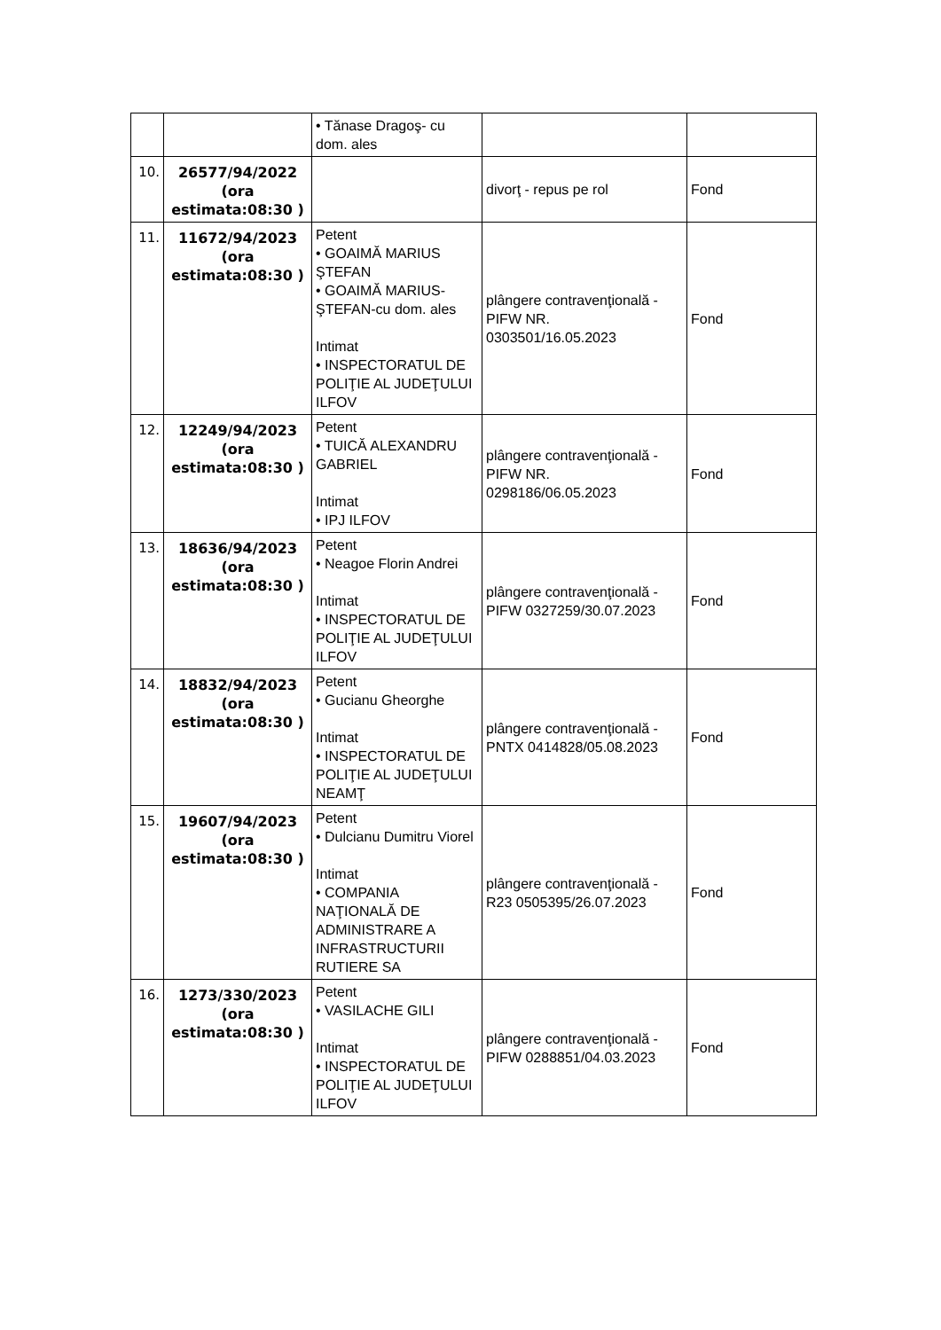| | | • Tănase Dragoş- cu dom. ales | | |
| 10. | 26577/94/2022 (ora estimata:08:30 ) | | divorţ - repus pe rol | Fond |
| 11. | 11672/94/2023 (ora estimata:08:30 ) | Petent • GOAIMĂ MARIUS ŞTEFAN • GOAIMĂ MARIUS-ŞTEFAN-cu dom. ales Intimat • INSPECTORATUL DE POLIŢIE AL JUDEŢULUI ILFOV | plângere contravenţională - PIFW NR. 0303501/16.05.2023 | Fond |
| 12. | 12249/94/2023 (ora estimata:08:30 ) | Petent • TUICĂ ALEXANDRU GABRIEL Intimat • IPJ ILFOV | plângere contravenţională - PIFW NR. 0298186/06.05.2023 | Fond |
| 13. | 18636/94/2023 (ora estimata:08:30 ) | Petent • Neagoe Florin Andrei Intimat • INSPECTORATUL DE POLIŢIE AL JUDEŢULUI ILFOV | plângere contravenţională - PIFW 0327259/30.07.2023 | Fond |
| 14. | 18832/94/2023 (ora estimata:08:30 ) | Petent • Gucianu Gheorghe Intimat • INSPECTORATUL DE POLIŢIE AL JUDEŢULUI NEAMŢ | plângere contravenţională - PNTX 0414828/05.08.2023 | Fond |
| 15. | 19607/94/2023 (ora estimata:08:30 ) | Petent • Dulcianu Dumitru Viorel Intimat • COMPANIA NAŢIONALĂ DE ADMINISTRARE A INFRASTRUCTURII RUTIERE SA | plângere contravenţională - R23 0505395/26.07.2023 | Fond |
| 16. | 1273/330/2023 (ora estimata:08:30 ) | Petent • VASILACHE GILI Intimat • INSPECTORATUL DE POLIŢIE AL JUDEŢULUI ILFOV | plângere contravenţională - PIFW 0288851/04.03.2023 | Fond |